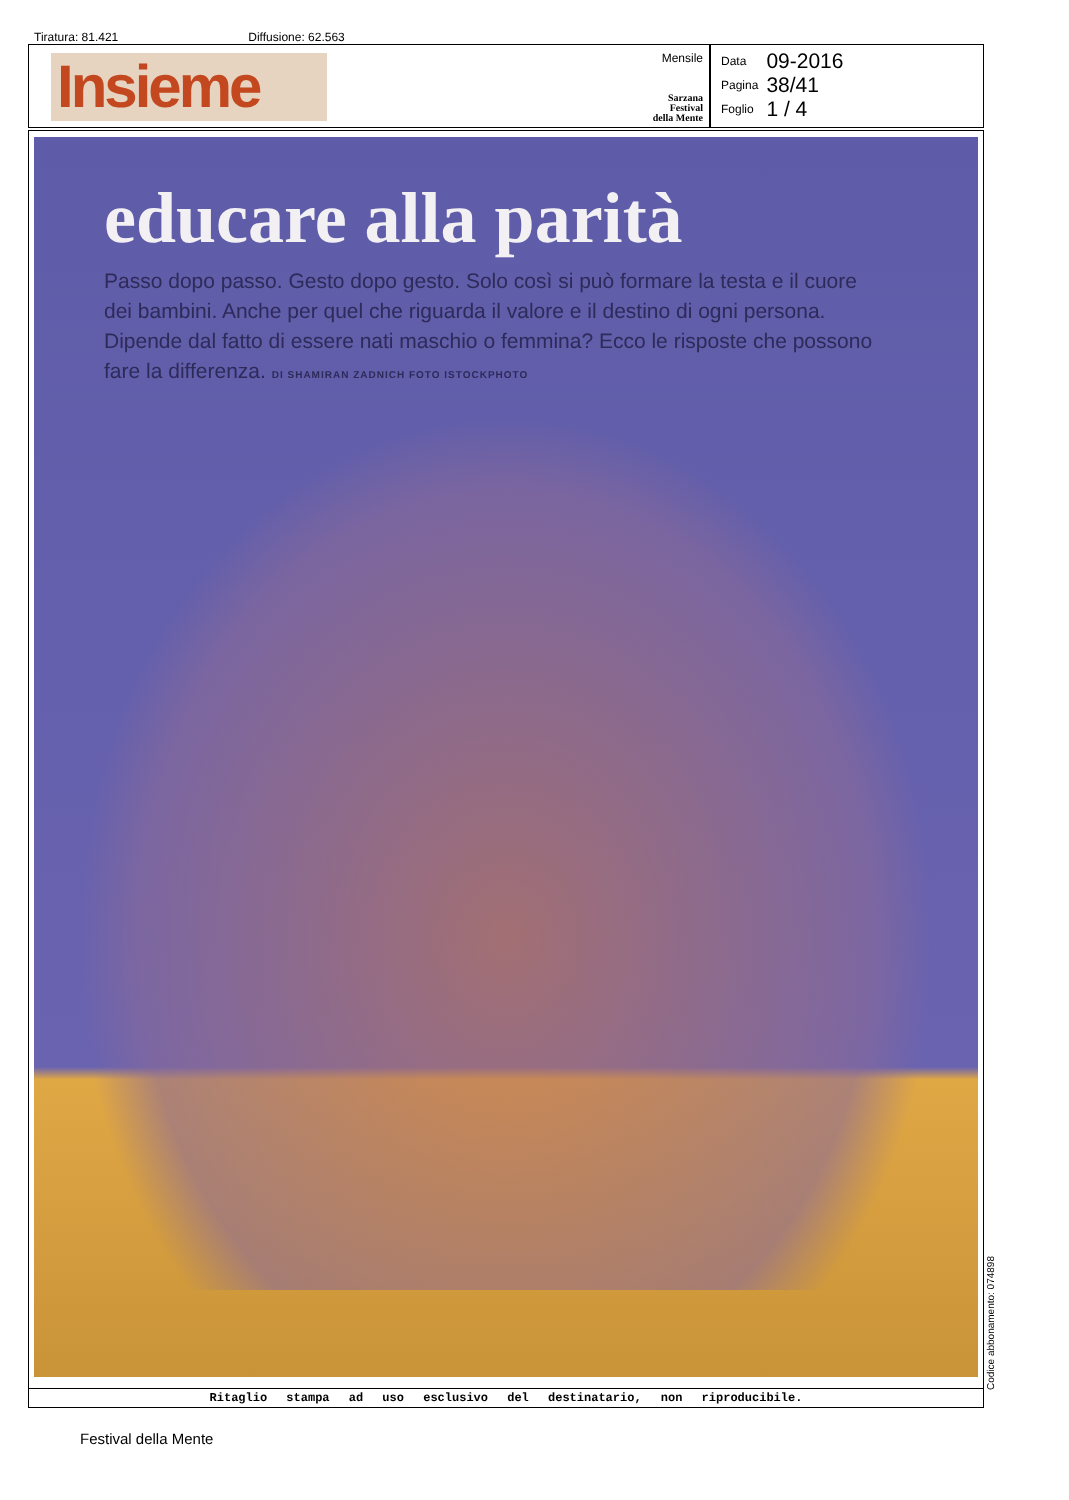Tiratura: 81.421 Diffusione: 62.563
Insieme
Mensile
Sarzana
Festival
della Mente
| Data | 09-2016 |
| Pagina | 38/41 |
| Foglio | 1 / 4 |
educare alla parità
Passo dopo passo. Gesto dopo gesto. Solo così si può formare la testa e il cuore dei bambini. Anche per quel che riguarda il valore e il destino di ogni persona. Dipende dal fatto di essere nati maschio o femmina? Ecco le risposte che possono fare la differenza. DI SHAMIRAN ZADNICH FOTO ISTOCKPHOTO
Ritaglio stampa ad uso esclusivo del destinatario, non riproducibile.
Codice abbonamento: 074898
Festival della Mente